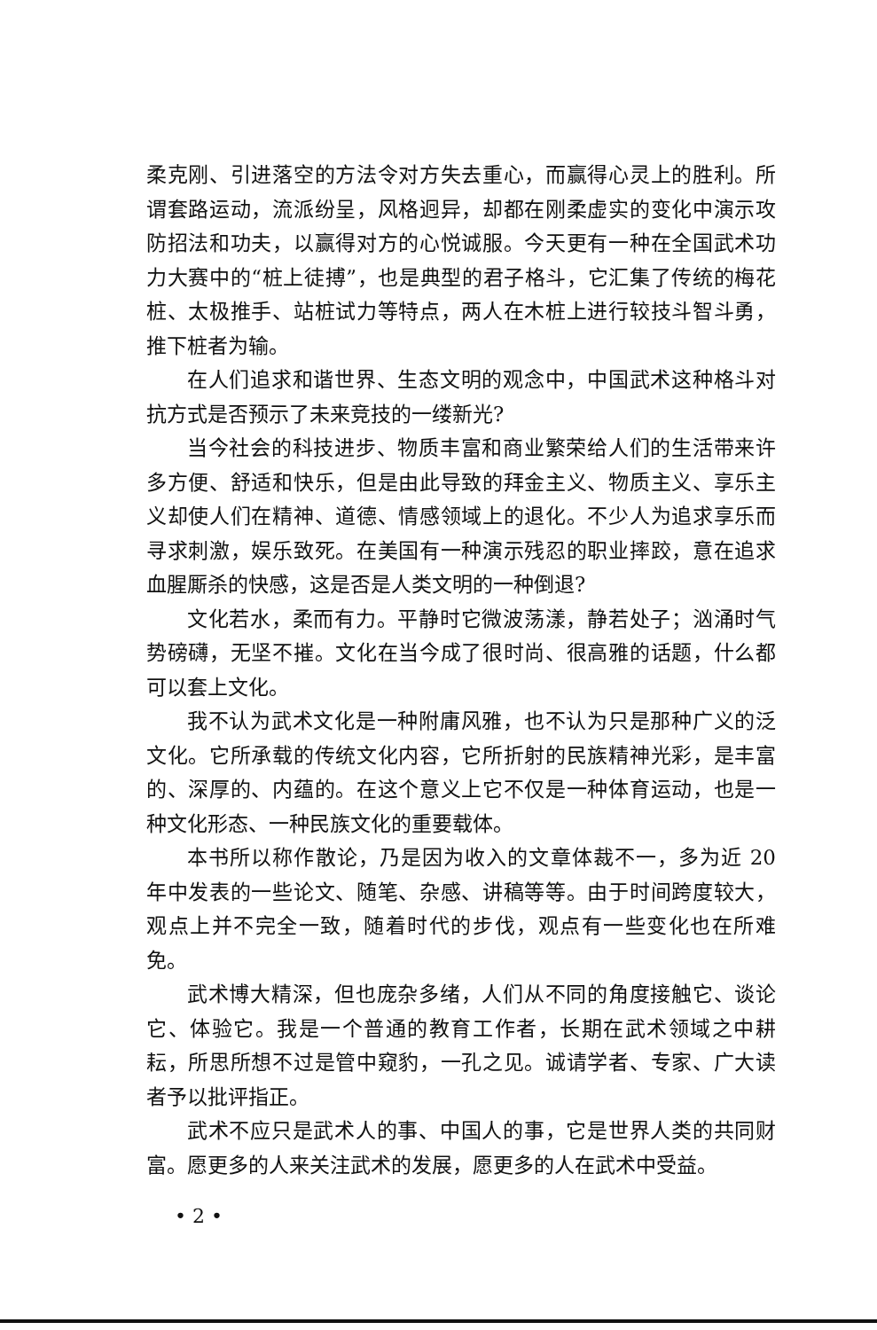柔克刚、引进落空的方法令对方失去重心，而赢得心灵上的胜利。所谓套路运动，流派纷呈，风格迥异，却都在刚柔虚实的变化中演示攻防招法和功夫，以赢得对方的心悦诚服。今天更有一种在全国武术功力大赛中的“桩上徒搏”，也是典型的君子格斗，它汇集了传统的梅花桩、太极推手、站桩试力等特点，两人在木桩上进行较技斗智斗勇，推下桩者为输。
在人们追求和谐世界、生态文明的观念中，中国武术这种格斗对抗方式是否预示了未来竞技的一缕新光?
当今社会的科技进步、物质丰富和商业繁荣给人们的生活带来许多方便、舒适和快乐，但是由此导致的拜金主义、物质主义、享乐主义却使人们在精神、道德、情感领域上的退化。不少人为追求享乐而寻求刺激，娱乐致死。在美国有一种演示残忍的职业摔跤，意在追求血腥厮杀的快感，这是否是人类文明的一种倒退?
文化若水，柔而有力。平静时它微波荡漾，静若处子；汹涌时气势磅礴，无坚不摧。文化在当今成了很时尚、很高雅的话题，什么都可以套上文化。
我不认为武术文化是一种附庸风雅，也不认为只是那种广义的泛文化。它所承载的传统文化内容，它所折射的民族精神光彩，是丰富的、深厚的、内蕴的。在这个意义上它不仅是一种体育运动，也是一种文化形态、一种民族文化的重要载体。
本书所以称作散论，乃是因为收入的文章体裁不一，多为近 20 年中发表的一些论文、随笔、杂感、讲稿等等。由于时间跨度较大，观点上并不完全一致，随着时代的步伐，观点有一些变化也在所难免。
武术博大精深，但也庞杂多绪，人们从不同的角度接触它、谈论它、体验它。我是一个普通的教育工作者，长期在武术领域之中耕耘，所思所想不过是管中窥豹，一孔之见。诚请学者、专家、广大读者予以批评指正。
武术不应只是武术人的事、中国人的事，它是世界人类的共同财富。愿更多的人来关注武术的发展，愿更多的人在武术中受益。
• 2 •